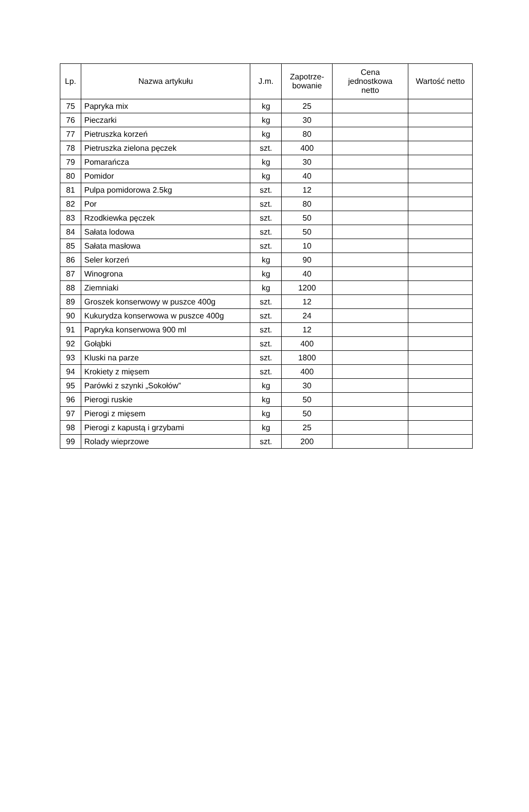| Lp. | Nazwa artykułu | J.m. | Zapotrze- bowanie | Cena jednostkowa netto | Wartość netto |
| --- | --- | --- | --- | --- | --- |
| 75 | Papryka mix | kg | 25 | | |
| 76 | Pieczarki | kg | 30 | | |
| 77 | Pietruszka korzeń | kg | 80 | | |
| 78 | Pietruszka zielona pęczek | szt. | 400 | | |
| 79 | Pomarańcza | kg | 30 | | |
| 80 | Pomidor | kg | 40 | | |
| 81 | Pulpa pomidorowa 2.5kg | szt. | 12 | | |
| 82 | Por | szt. | 80 | | |
| 83 | Rzodkiewka pęczek | szt. | 50 | | |
| 84 | Sałata lodowa | szt. | 50 | | |
| 85 | Sałata masłowa | szt. | 10 | | |
| 86 | Seler korzeń | kg | 90 | | |
| 87 | Winogrona | kg | 40 | | |
| 88 | Ziemniaki | kg | 1200 | | |
| 89 | Groszek konserwowy w puszce 400g | szt. | 12 | | |
| 90 | Kukurydza konserwowa w puszce 400g | szt. | 24 | | |
| 91 | Papryka konserwowa 900 ml | szt. | 12 | | |
| 92 | Gołąbki | szt. | 400 | | |
| 93 | Kluski na parze | szt. | 1800 | | |
| 94 | Krokiety z mięsem | szt. | 400 | | |
| 95 | Parówki z szynki „Sokołów” | kg | 30 | | |
| 96 | Pierogi ruskie | kg | 50 | | |
| 97 | Pierogi z mięsem | kg | 50 | | |
| 98 | Pierogi z kapustą i grzybami | kg | 25 | | |
| 99 | Rolady wieprzowe | szt. | 200 | | |